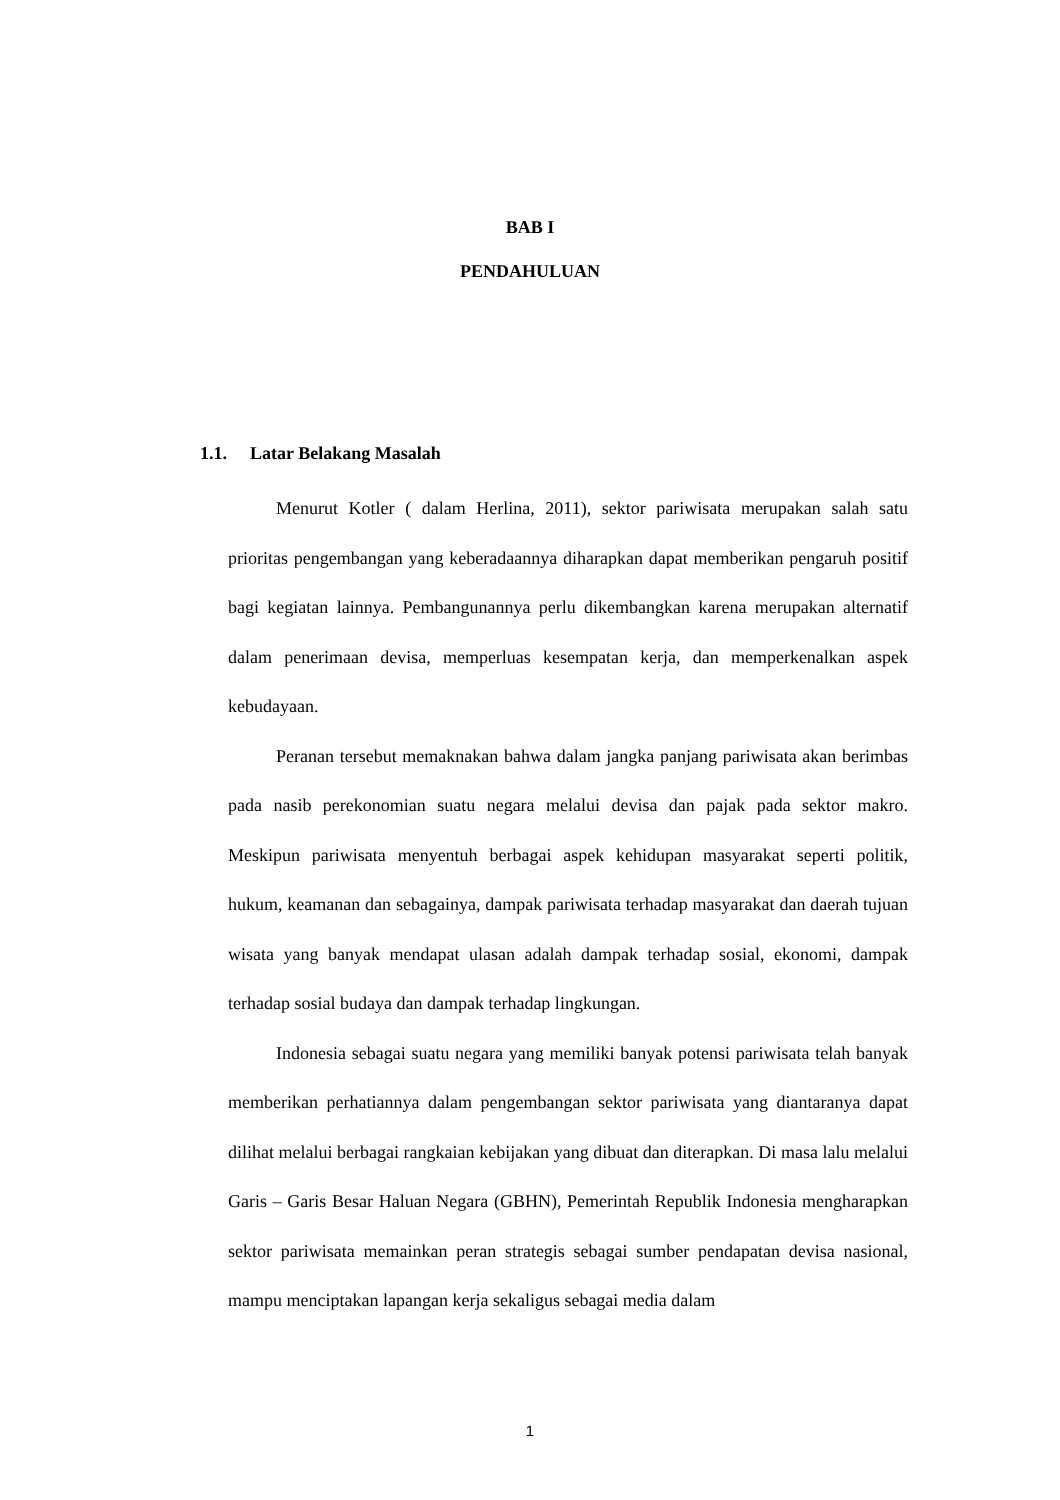BAB I
PENDAHULUAN
1.1. Latar Belakang Masalah
Menurut Kotler ( dalam Herlina, 2011), sektor pariwisata merupakan salah satu prioritas pengembangan yang keberadaannya diharapkan dapat memberikan pengaruh positif bagi kegiatan lainnya. Pembangunannya perlu dikembangkan karena merupakan alternatif dalam penerimaan devisa, memperluas kesempatan kerja, dan memperkenalkan aspek kebudayaan.
Peranan tersebut memaknakan bahwa dalam jangka panjang pariwisata akan berimbas pada nasib perekonomian suatu negara melalui devisa dan pajak pada sektor makro. Meskipun pariwisata menyentuh berbagai aspek kehidupan masyarakat seperti politik, hukum, keamanan dan sebagainya, dampak pariwisata terhadap masyarakat dan daerah tujuan wisata yang banyak mendapat ulasan adalah dampak terhadap sosial, ekonomi, dampak terhadap sosial budaya dan dampak terhadap lingkungan.
Indonesia sebagai suatu negara yang memiliki banyak potensi pariwisata telah banyak memberikan perhatiannya dalam pengembangan sektor pariwisata yang diantaranya dapat dilihat melalui berbagai rangkaian kebijakan yang dibuat dan diterapkan. Di masa lalu melalui Garis – Garis Besar Haluan Negara (GBHN), Pemerintah Republik Indonesia mengharapkan sektor pariwisata memainkan peran strategis sebagai sumber pendapatan devisa nasional, mampu menciptakan lapangan kerja sekaligus sebagai media dalam
1